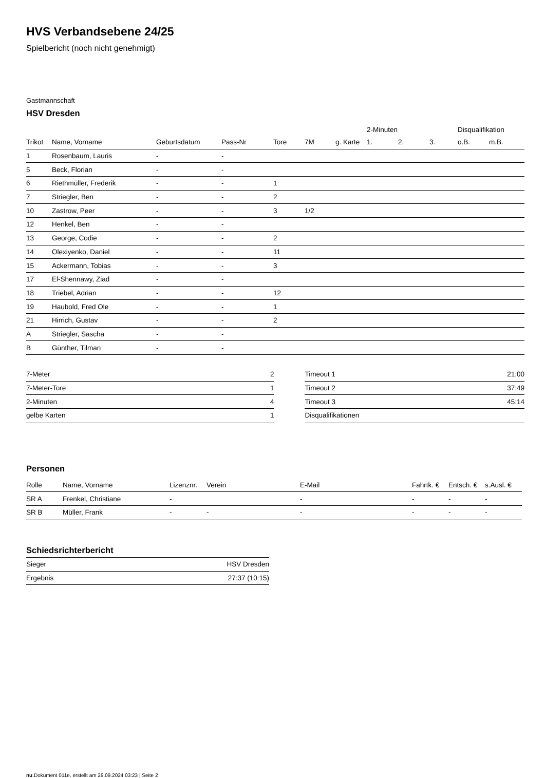HVS Verbandsebene 24/25
Spielbericht (noch nicht genehmigt)
Gastmannschaft
HSV Dresden
| | | | | | | | 2-Minuten | | | Disqualifikation | |
| --- | --- | --- | --- | --- | --- | --- | --- | --- | --- | --- | --- |
| Trikot | Name, Vorname | Geburtsdatum | Pass-Nr | Tore | 7M | g. Karte | 1. | 2. | 3. | o.B. | m.B. |
| 1 | Rosenbaum, Lauris | - | - | | | | | | | | |
| 5 | Beck, Florian | - | - | | | | | | | | |
| 6 | Riethmüller, Frederik | - | - | 1 | | | | | | | |
| 7 | Striegler, Ben | - | - | 2 | | | | | | | |
| 10 | Zastrow, Peer | - | - | 3 | 1/2 | | | | | | |
| 12 | Henkel, Ben | - | - | | | | | | | | |
| 13 | George, Codie | - | - | 2 | | | | | | | |
| 14 | Olexiyenko, Daniel | - | - | 11 | | | | | | | |
| 15 | Ackermann, Tobias | - | - | 3 | | | | | | | |
| 17 | El-Shennawy, Ziad | - | - | | | | | | | | |
| 18 | Triebel, Adrian | - | - | 12 | | | | | | | |
| 19 | Haubold, Fred Ole | - | - | 1 | | | | | | | |
| 21 | Hirrich, Gustav | - | - | 2 | | | | | | | |
| A | Striegler, Sascha | - | - | | | | | | | | |
| B | Günther, Tilman | - | - | | | | | | | | |
| 7-Meter | 2 |
| 7-Meter-Tore | 1 |
| 2-Minuten | 4 |
| gelbe Karten | 1 |
| Timeout 1 | 21:00 |
| Timeout 2 | 37:49 |
| Timeout 3 | 45:14 |
| Disqualifikationen | |
Personen
| Rolle | Name, Vorname | Lizenznr. | Verein | E-Mail | Fahrtk. € | Entsch. € | s.Ausl. € |
| --- | --- | --- | --- | --- | --- | --- | --- |
| SR A | Frenkel, Christiane | - | | - | - | - | - |
| SR B | Müller, Frank | - | - | - | - | - | - |
Schiedsrichterbericht
| Sieger | HSV Dresden |
| Ergebnis | 27:37 (10:15) |
nu.Dokument 011e, erstellt am 29.09.2024 03:23 | Seite 2